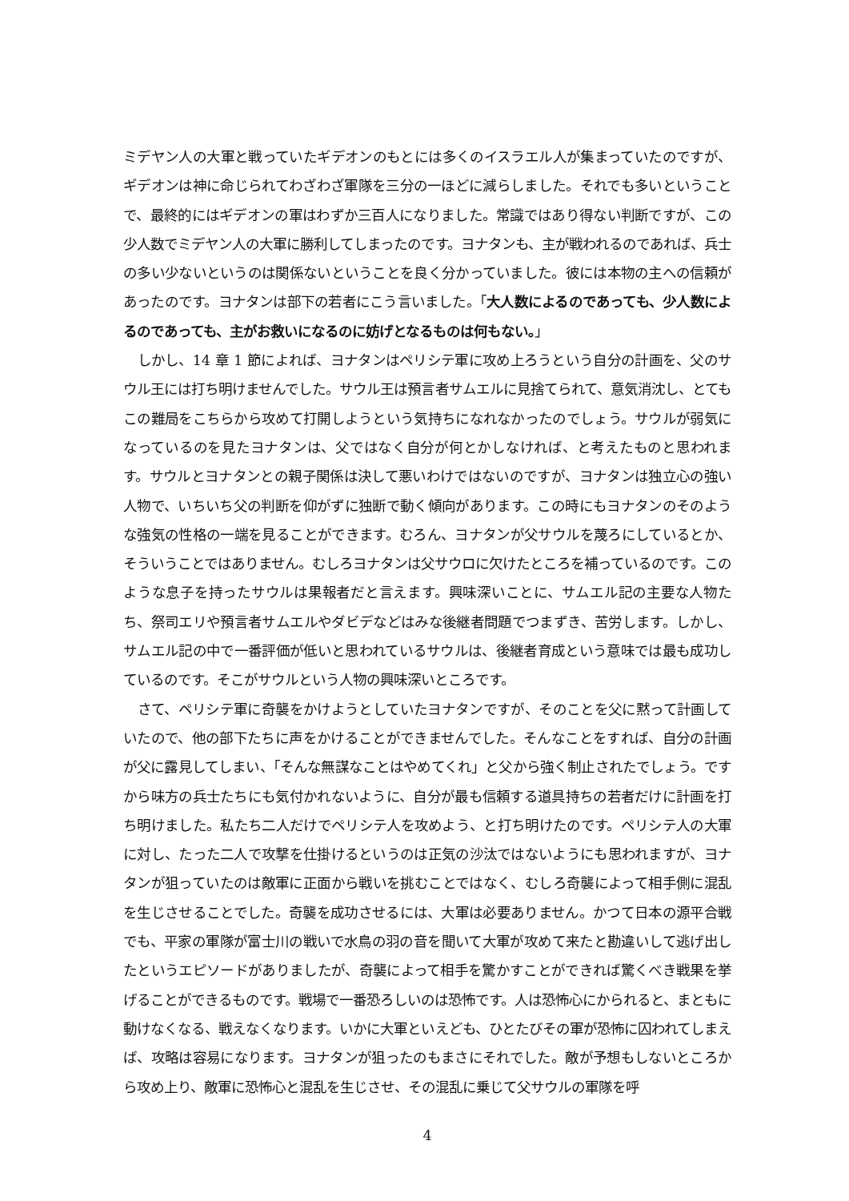ミデヤン人の大軍と戦っていたギデオンのもとには多くのイスラエル人が集まっていたのですが、ギデオンは神に命じられてわざわざ軍隊を三分の一ほどに減らしました。それでも多いということで、最終的にはギデオンの軍はわずか三百人になりました。常識ではあり得ない判断ですが、この少人数でミデヤン人の大軍に勝利してしまったのです。ヨナタンも、主が戦われるのであれば、兵士の多い少ないというのは関係ないということを良く分かっていました。彼には本物の主への信頼があったのです。ヨナタンは部下の若者にこう言いました。「大人数によるのであっても、少人数によるのであっても、主がお救いになるのに妨げとなるものは何もない。」
しかし、14 章 1 節によれば、ヨナタンはペリシテ軍に攻め上ろうという自分の計画を、父のサウル王には打ち明けませんでした。サウル王は預言者サムエルに見捨てられて、意気消沈し、とてもこの難局をこちらから攻めて打開しようという気持ちになれなかったのでしょう。サウルが弱気になっているのを見たヨナタンは、父ではなく自分が何とかしなければ、と考えたものと思われます。サウルとヨナタンとの親子関係は決して悪いわけではないのですが、ヨナタンは独立心の強い人物で、いちいち父の判断を仰がずに独断で動く傾向があります。この時にもヨナタンのそのような強気の性格の一端を見ることができます。むろん、ヨナタンが父サウルを蔑ろにしているとか、そういうことではありません。むしろヨナタンは父サウロに欠けたところを補っているのです。このような息子を持ったサウルは果報者だと言えます。興味深いことに、サムエル記の主要な人物たち、祭司エリや預言者サムエルやダビデなどはみな後継者問題でつまずき、苦労します。しかし、サムエル記の中で一番評価が低いと思われているサウルは、後継者育成という意味では最も成功しているのです。そこがサウルという人物の興味深いところです。
さて、ペリシテ軍に奇襲をかけようとしていたヨナタンですが、そのことを父に黙って計画していたので、他の部下たちに声をかけることができませんでした。そんなことをすれば、自分の計画が父に露見してしまい、「そんな無謀なことはやめてくれ」と父から強く制止されたでしょう。ですから味方の兵士たちにも気付かれないように、自分が最も信頼する道具持ちの若者だけに計画を打ち明けました。私たち二人だけでペリシテ人を攻めよう、と打ち明けたのです。ペリシテ人の大軍に対し、たった二人で攻撃を仕掛けるというのは正気の沙汰ではないようにも思われますが、ヨナタンが狙っていたのは敵軍に正面から戦いを挑むことではなく、むしろ奇襲によって相手側に混乱を生じさせることでした。奇襲を成功させるには、大軍は必要ありません。かつて日本の源平合戦でも、平家の軍隊が富士川の戦いで水鳥の羽の音を聞いて大軍が攻めて来たと勘違いして逃げ出したというエピソードがありましたが、奇襲によって相手を驚かすことができれば驚くべき戦果を挙げることができるものです。戦場で一番恐ろしいのは恐怖です。人は恐怖心にかられると、まともに動けなくなる、戦えなくなります。いかに大軍といえども、ひとたびその軍が恐怖に囚われてしまえば、攻略は容易になります。ヨナタンが狙ったのもまさにそれでした。敵が予想もしないところから攻め上り、敵軍に恐怖心と混乱を生じさせ、その混乱に乗じて父サウルの軍隊を呼
4